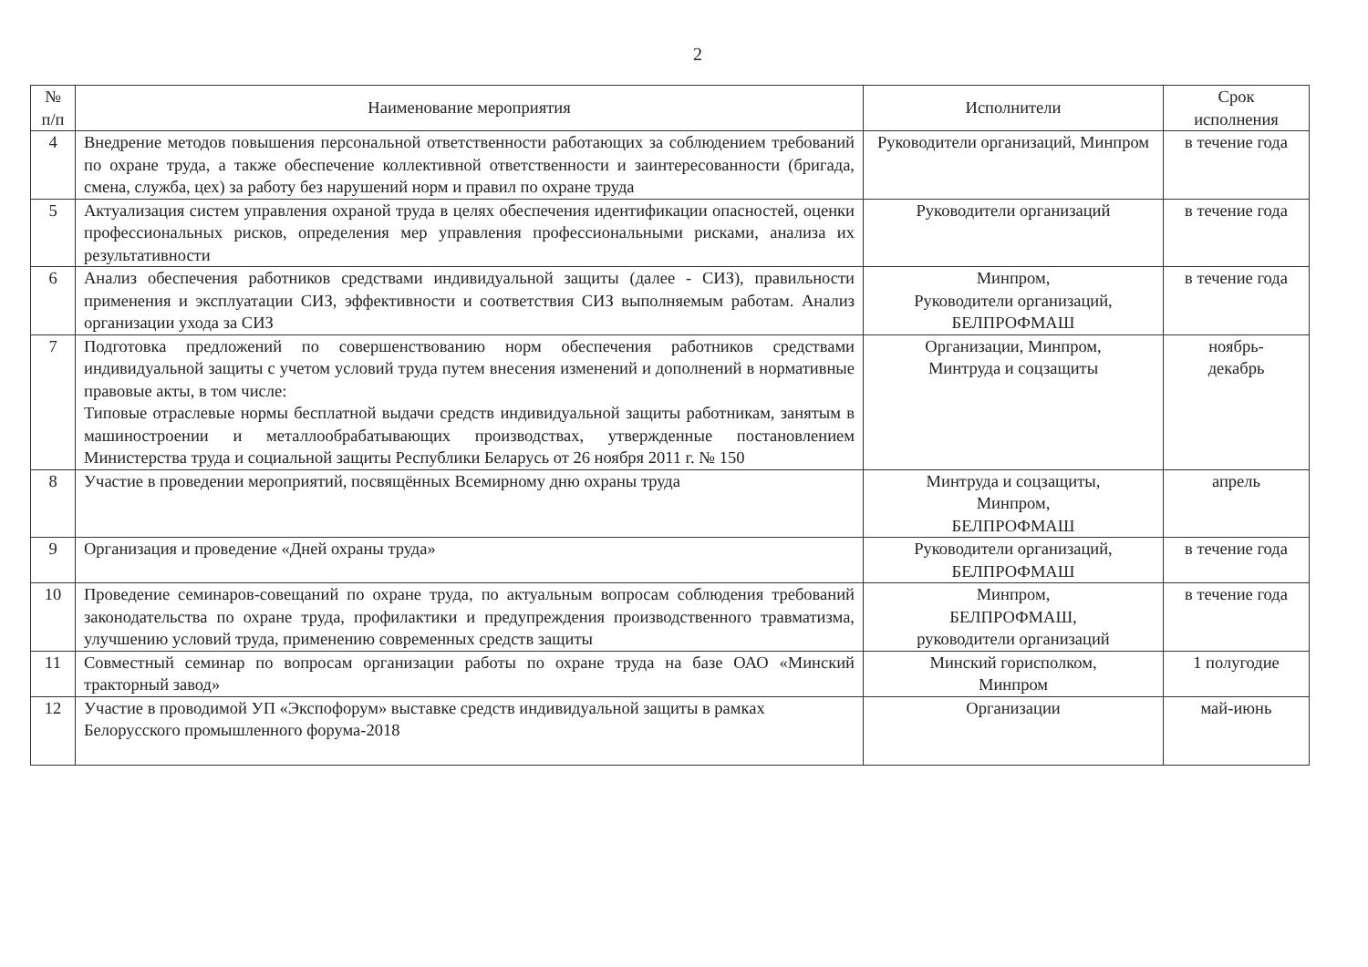2
| № п/п | Наименование мероприятия | Исполнители | Срок исполнения |
| --- | --- | --- | --- |
| 4 | Внедрение методов повышения персональной ответственности работающих за соблюдением требований по охране труда, а также обеспечение коллективной ответственности и заинтересованности (бригада, смена, служба, цех) за работу без нарушений норм и правил по охране труда | Руководители организаций, Минпром | в течение года |
| 5 | Актуализация систем управления охраной труда в целях обеспечения идентификации опасностей, оценки профессиональных рисков, определения мер управления профессиональными рисками, анализа их результативности | Руководители организаций | в течение года |
| 6 | Анализ обеспечения работников средствами индивидуальной защиты (далее - СИЗ), правильности применения и эксплуатации СИЗ, эффективности и соответствия СИЗ выполняемым работам. Анализ организации ухода за СИЗ | Минпром, Руководители организаций, БЕЛПРОФМАШ | в течение года |
| 7 | Подготовка предложений по совершенствованию норм обеспечения работников средствами индивидуальной защиты с учетом условий труда путем внесения изменений и дополнений в нормативные правовые акты, в том числе: Типовые отраслевые нормы бесплатной выдачи средств индивидуальной защиты работникам, занятым в машиностроении и металлообрабатывающих производствах, утвержденные постановлением Министерства труда и социальной защиты Республики Беларусь от 26 ноября 2011 г. № 150 | Организации, Минпром, Минтруда и соцзащиты | ноябрь- декабрь |
| 8 | Участие в проведении мероприятий, посвящённых Всемирному дню охраны труда | Минтруда и соцзащиты, Минпром, БЕЛПРОФМАШ | апрель |
| 9 | Организация и проведение «Дней охраны труда» | Руководители организаций, БЕЛПРОФМАШ | в течение года |
| 10 | Проведение семинаров-совещаний по охране труда, по актуальным вопросам соблюдения требований законодательства по охране труда, профилактики и предупреждения производственного травматизма, улучшению условий труда, применению современных средств защиты | Минпром, БЕЛПРОФМАШ, руководители организаций | в течение года |
| 11 | Совместный семинар по вопросам организации работы по охране труда на базе ОАО «Минский тракторный завод» | Минский горисполком, Минпром | 1 полугодие |
| 12 | Участие в проводимой УП «Экспофорум» выставке средств индивидуальной защиты в рамках Белорусского промышленного форума-2018 | Организации | май-июнь |